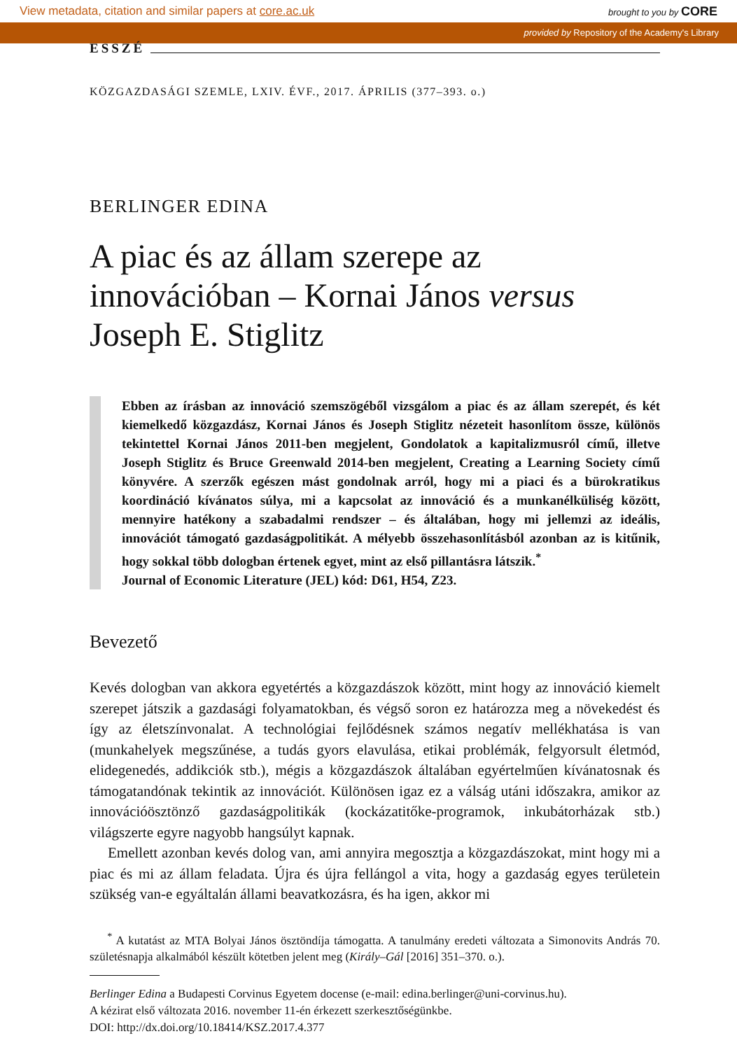View metadata, citation and similar papers at core.ac.uk brought to you by CORE
provided by Repository of the Academy's Library
ESSZÉ
KÖZGAZDASÁGI SZEMLE, LXIV. ÉVF., 2017. ÁPRILIS (377–393. o.)
BERLINGER EDINA
A piac és az állam szerepe az innovációban – Kornai János versus Joseph E. Stiglitz
Ebben az írásban az innováció szemszögéből vizsgálom a piac és az állam szerepét, és két kiemelkedő közgazdász, Kornai János és Joseph Stiglitz nézeteit hasonlítom össze, különös tekintettel Kornai János 2011-ben megjelent, Gondolatok a kapitalizmusról című, illetve Joseph Stiglitz és Bruce Greenwald 2014-ben megjelent, Creating a Learning Society című könyvére. A szerzők egészen mást gondolnak arról, hogy mi a piaci és a bürokratikus koordináció kívánatos súlya, mi a kapcsolat az innováció és a munkanélküliség között, mennyire hatékony a szabadalmi rendszer – és általában, hogy mi jellemzi az ideális, innovációt támogató gazdaságpolitikát. A mélyebb összehasonlításból azonban az is kitűnik, hogy sokkal több dologban értenek egyet, mint az első pillantásra látszik.<sup>*</sup>
Journal of Economic Literature (JEL) kód: D61, H54, Z23.
Bevezető
Kevés dologban van akkora egyetértés a közgazdászok között, mint hogy az innováció kiemelt szerepet játszik a gazdasági folyamatokban, és végső soron ez határozza meg a növekedést és így az életszínvonalat. A technológiai fejlődésnek számos negatív mellékhatása is van (munkahelyek megszűnése, a tudás gyors elavulása, etikai problémák, felgyorsult életmód, elidegenedés, addikciók stb.), mégis a közgazdászok általában egyértelműen kívánatosnak és támogatandónak tekintik az innovációt. Különösen igaz ez a válság utáni időszakra, amikor az innovációösztönző gazdaságpolitikák (kockázatitőke-programok, inkubátorházak stb.) világszerte egyre nagyobb hangsúlyt kapnak.
Emellett azonban kevés dolog van, ami annyira megosztja a közgazdászokat, mint hogy mi a piac és mi az állam feladata. Újra és újra fellángol a vita, hogy a gazdaság egyes területein szükség van-e egyáltalán állami beavatkozásra, és ha igen, akkor mi
<sup>*</sup> A kutatást az MTA Bolyai János ösztöndíja támogatta. A tanulmány eredeti változata a Simonovits András 70. születésnapja alkalmából készült kötetben jelent meg (Király–Gál [2016] 351–370. o.).
Berlinger Edina a Budapesti Corvinus Egyetem docense (e-mail: edina.berlinger@uni-corvinus.hu).
A kézirat első változata 2016. november 11-én érkezett szerkesztőségünkbe.
DOI: http://dx.doi.org/10.18414/KSZ.2017.4.377